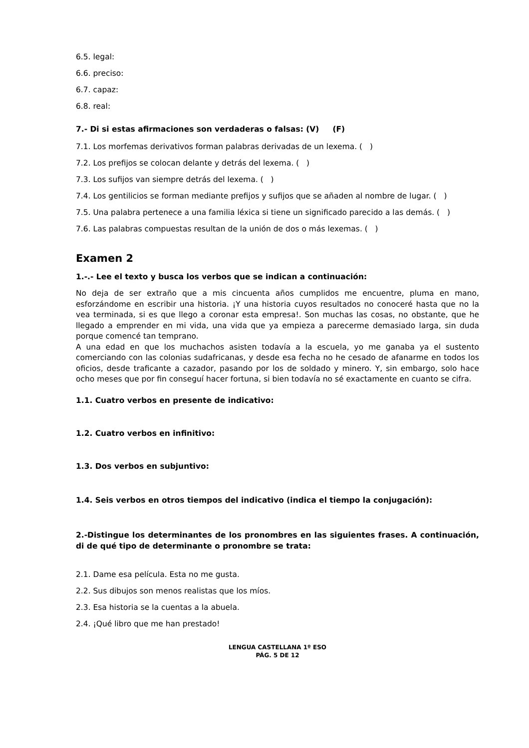6.5. legal:
6.6. preciso:
6.7. capaz:
6.8. real:
7.- Di si estas afirmaciones son verdaderas o falsas: (V) (F)
7.1. Los morfemas derivativos forman palabras derivadas de un lexema. ( )
7.2. Los prefijos se colocan delante y detrás del lexema. ( )
7.3. Los sufijos van siempre detrás del lexema. ( )
7.4. Los gentilicios se forman mediante prefijos y sufijos que se añaden al nombre de lugar. ( )
7.5. Una palabra pertenece a una familia léxica si tiene un significado parecido a las demás. ( )
7.6. Las palabras compuestas resultan de la unión de dos o más lexemas. ( )
Examen 2
1.-.- Lee el texto y busca los verbos que se indican a continuación:
No deja de ser extraño que a mis cincuenta años cumplidos me encuentre, pluma en mano, esforzándome en escribir una historia. ¡Y una historia cuyos resultados no conoceré hasta que no la vea terminada, si es que llego a coronar esta empresa!. Son muchas las cosas, no obstante, que he llegado a emprender en mi vida, una vida que ya empieza a parecerme demasiado larga, sin duda porque comencé tan temprano.
A una edad en que los muchachos asisten todavía a la escuela, yo me ganaba ya el sustento comerciando con las colonias sudafricanas, y desde esa fecha no he cesado de afanarme en todos los oficios, desde traficante a cazador, pasando por los de soldado y minero. Y, sin embargo, solo hace ocho meses que por fin conseguí hacer fortuna, si bien todavía no sé exactamente en cuanto se cifra.
1.1. Cuatro verbos en presente de indicativo:
1.2. Cuatro verbos en infinitivo:
1.3. Dos verbos en subjuntivo:
1.4. Seis verbos en otros tiempos del indicativo (indica el tiempo la conjugación):
2.-Distingue los determinantes de los pronombres en las siguientes frases. A continuación, di de qué tipo de determinante o pronombre se trata:
2.1. Dame esa película. Esta no me gusta.
2.2. Sus dibujos son menos realistas que los míos.
2.3. Esa historia se la cuentas a la abuela.
2.4. ¡Qué libro que me han prestado!
LENGUA CASTELLANA 1º ESO
PÁG. 5 DE 12